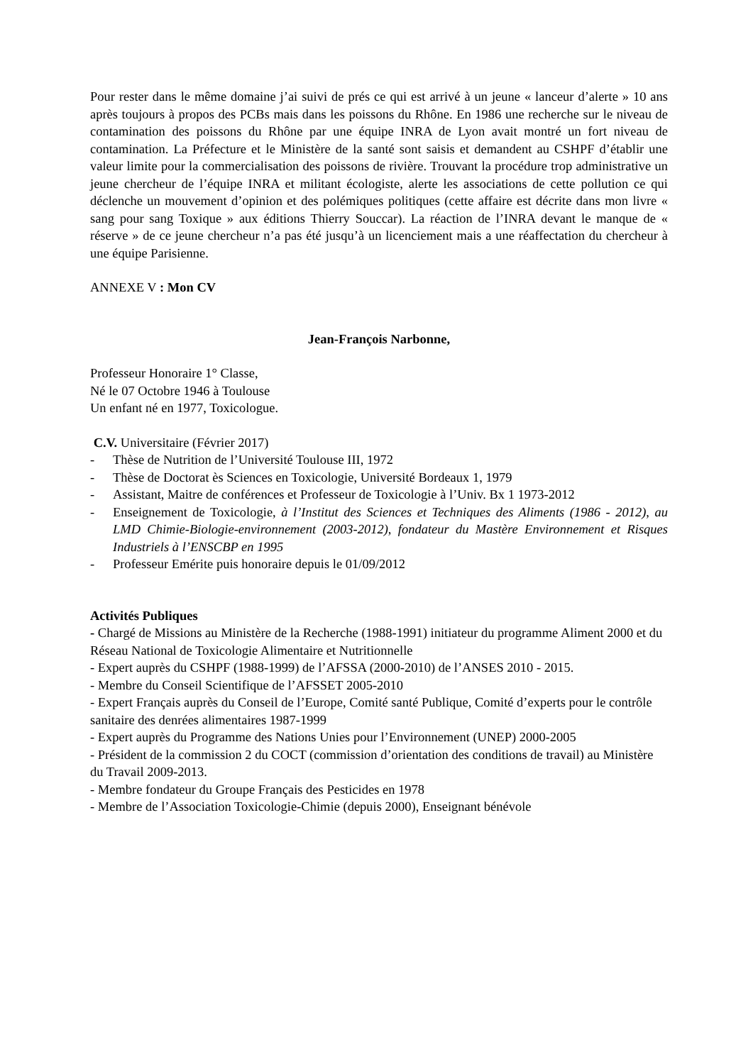Pour rester dans le même domaine j’ai suivi de prés ce qui est arrivé à un jeune « lanceur d’alerte » 10 ans après toujours à propos des PCBs mais dans les poissons du Rhône. En 1986 une recherche sur le niveau de contamination des poissons du Rhône par une équipe INRA de Lyon avait montré un fort niveau de contamination. La Préfecture et le Ministère de la santé sont saisis et demandent au CSHPF d’établir une valeur limite pour la commercialisation des poissons de rivière. Trouvant la procédure trop administrative un jeune chercheur de l’équipe INRA et militant écologiste, alerte les associations de cette pollution ce qui déclenche un mouvement d’opinion et des polémiques politiques (cette affaire est décrite dans mon livre « sang pour sang Toxique » aux éditions Thierry Souccar). La réaction de l’INRA devant le manque de « réserve » de ce jeune chercheur n’a pas été jusqu’à un licenciement mais a une réaffectation du chercheur à une équipe Parisienne.
ANNEXE V : Mon CV
Jean-François Narbonne,
Professeur Honoraire 1° Classe,
Né le 07 Octobre 1946 à Toulouse
Un enfant né en 1977, Toxicologue.
C.V. Universitaire (Février 2017)
- Thèse de Nutrition de l’Université Toulouse III, 1972
- Thèse de Doctorat ès Sciences en Toxicologie, Université Bordeaux 1, 1979
- Assistant, Maitre de conférences et Professeur de Toxicologie à l’Univ. Bx 1 1973-2012
- Enseignement de Toxicologie, à l’Institut des Sciences et Techniques des Aliments (1986 - 2012), au LMD Chimie-Biologie-environnement (2003-2012), fondateur du Mastère Environnement et Risques Industriels à l’ENSCBP en 1995
- Professeur Emérite puis honoraire depuis le 01/09/2012
Activités Publiques
- Chargé de Missions au Ministère de la Recherche (1988-1991) initiateur du programme Aliment 2000 et du Réseau National de Toxicologie Alimentaire et Nutritionnelle
- Expert auprès du CSHPF (1988-1999) de l’AFSSA (2000-2010) de l’ANSES 2010 - 2015.
- Membre du Conseil Scientifique de l’AFSSET 2005-2010
- Expert Français auprès du Conseil de l’Europe, Comité santé Publique, Comité d’experts pour le contrôle sanitaire des denrées alimentaires 1987-1999
- Expert auprès du Programme des Nations Unies pour l’Environnement (UNEP) 2000-2005
- Président de la commission 2 du COCT (commission d’orientation des conditions de travail) au Ministère du Travail 2009-2013.
- Membre fondateur du Groupe Français des Pesticides en 1978
- Membre de l’Association Toxicologie-Chimie (depuis 2000), Enseignant bénévole